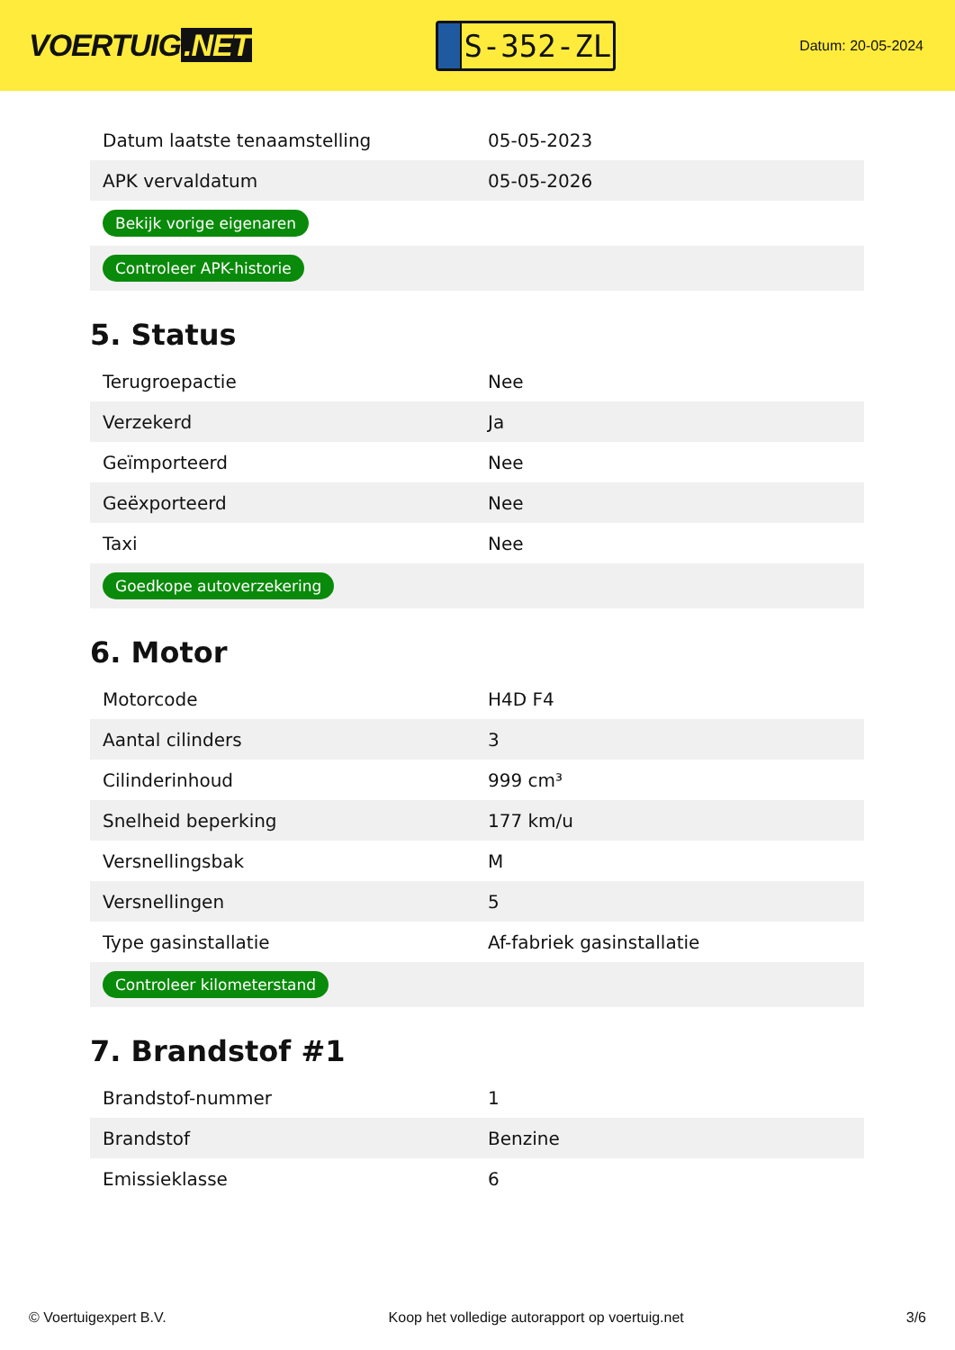VOERTUIG.NET
S-352-ZL
Datum: 20-05-2024
| Datum laatste tenaamstelling | 05-05-2023 |
| APK vervaldatum | 05-05-2026 |
| Bekijk vorige eigenaren | |
| Controleer APK-historie | |
5. Status
| Terugroepactie | Nee |
| Verzekerd | Ja |
| Geïmporteerd | Nee |
| Geëxporteerd | Nee |
| Taxi | Nee |
| Goedkope autoverzekering | |
6. Motor
| Motorcode | H4D F4 |
| Aantal cilinders | 3 |
| Cilinderinhoud | 999 cm³ |
| Snelheid beperking | 177 km/u |
| Versnellingsbak | M |
| Versnellingen | 5 |
| Type gasinstallatie | Af-fabriek gasinstallatie |
| Controleer kilometerstand | |
7. Brandstof #1
| Brandstof-nummer | 1 |
| Brandstof | Benzine |
| Emissieklasse | 6 |
© Voertuigexpert B.V. Koop het volledige autorapport op voertuig.net 3/6